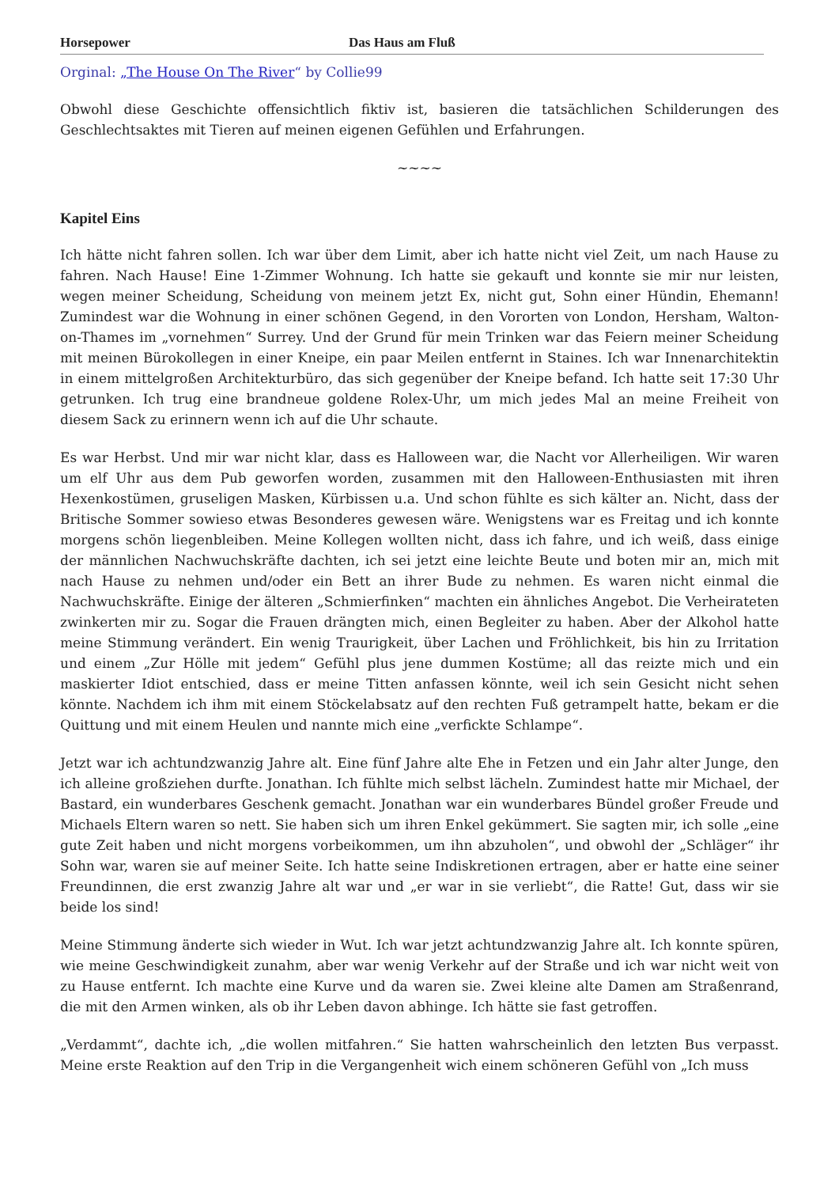Horsepower Das Haus am Fluß
Orginal: „The House On The River“ by Collie99
Obwohl diese Geschichte offensichtlich fiktiv ist, basieren die tatsächlichen Schilderungen des Geschlechtsaktes mit Tieren auf meinen eigenen Gefühlen und Erfahrungen.
~~~~
Kapitel Eins
Ich hätte nicht fahren sollen. Ich war über dem Limit, aber ich hatte nicht viel Zeit, um nach Hause zu fahren. Nach Hause! Eine 1-Zimmer Wohnung. Ich hatte sie gekauft und konnte sie mir nur leisten, wegen meiner Scheidung, Scheidung von meinem jetzt Ex, nicht gut, Sohn einer Hündin, Ehemann! Zumindest war die Wohnung in einer schönen Gegend, in den Vororten von London, Hersham, Walton-on-Thames im „vornehmen“ Surrey. Und der Grund für mein Trinken war das Feiern meiner Scheidung mit meinen Bürokollegen in einer Kneipe, ein paar Meilen entfernt in Staines. Ich war Innenarchitektin in einem mittelgroßen Architekturbüro, das sich gegenüber der Kneipe befand. Ich hatte seit 17:30 Uhr getrunken. Ich trug eine brandneue goldene Rolex-Uhr, um mich jedes Mal an meine Freiheit von diesem Sack zu erinnern wenn ich auf die Uhr schaute.
Es war Herbst. Und mir war nicht klar, dass es Halloween war, die Nacht vor Allerheiligen. Wir waren um elf Uhr aus dem Pub geworfen worden, zusammen mit den Halloween-Enthusiasten mit ihren Hexenkostümen, gruseligen Masken, Kürbissen u.a. Und schon fühlte es sich kälter an. Nicht, dass der Britische Sommer sowieso etwas Besonderes gewesen wäre. Wenigstens war es Freitag und ich konnte morgens schön liegenbleiben. Meine Kollegen wollten nicht, dass ich fahre, und ich weiß, dass einige der männlichen Nachwuchskräfte dachten, ich sei jetzt eine leichte Beute und boten mir an, mich mit nach Hause zu nehmen und/oder ein Bett an ihrer Bude zu nehmen. Es waren nicht einmal die Nachwuchskräfte. Einige der älteren „Schmierfinken“ machten ein ähnliches Angebot. Die Verheirateten zwinkerten mir zu. Sogar die Frauen drängten mich, einen Begleiter zu haben. Aber der Alkohol hatte meine Stimmung verändert. Ein wenig Traurigkeit, über Lachen und Fröhlichkeit, bis hin zu Irritation und einem „Zur Hölle mit jedem“ Gefühl plus jene dummen Kostüme; all das reizte mich und ein maskierter Idiot entschied, dass er meine Titten anfassen könnte, weil ich sein Gesicht nicht sehen könnte. Nachdem ich ihm mit einem Stöckelabsatz auf den rechten Fuß getrampelt hatte, bekam er die Quittung und mit einem Heulen und nannte mich eine „verfickte Schlampe“.
Jetzt war ich achtundzwanzig Jahre alt. Eine fünf Jahre alte Ehe in Fetzen und ein Jahr alter Junge, den ich alleine großziehen durfte. Jonathan. Ich fühlte mich selbst lächeln. Zumindest hatte mir Michael, der Bastard, ein wunderbares Geschenk gemacht. Jonathan war ein wunderbares Bündel großer Freude und Michaels Eltern waren so nett. Sie haben sich um ihren Enkel gekümmert. Sie sagten mir, ich solle „eine gute Zeit haben und nicht morgens vorbeikommen, um ihn abzuholen“, und obwohl der „Schläger“ ihr Sohn war, waren sie auf meiner Seite. Ich hatte seine Indiskretionen ertragen, aber er hatte eine seiner Freundinnen, die erst zwanzig Jahre alt war und „er war in sie verliebt“, die Ratte! Gut, dass wir sie beide los sind!
Meine Stimmung änderte sich wieder in Wut. Ich war jetzt achtundzwanzig Jahre alt. Ich konnte spüren, wie meine Geschwindigkeit zunahm, aber war wenig Verkehr auf der Straße und ich war nicht weit von zu Hause entfernt. Ich machte eine Kurve und da waren sie. Zwei kleine alte Damen am Straßenrand, die mit den Armen winken, als ob ihr Leben davon abhinge. Ich hätte sie fast getroffen.
„Verdammt“, dachte ich, „die wollen mitfahren.“ Sie hatten wahrscheinlich den letzten Bus verpasst. Meine erste Reaktion auf den Trip in die Vergangenheit wich einem schöneren Gefühl von „Ich muss